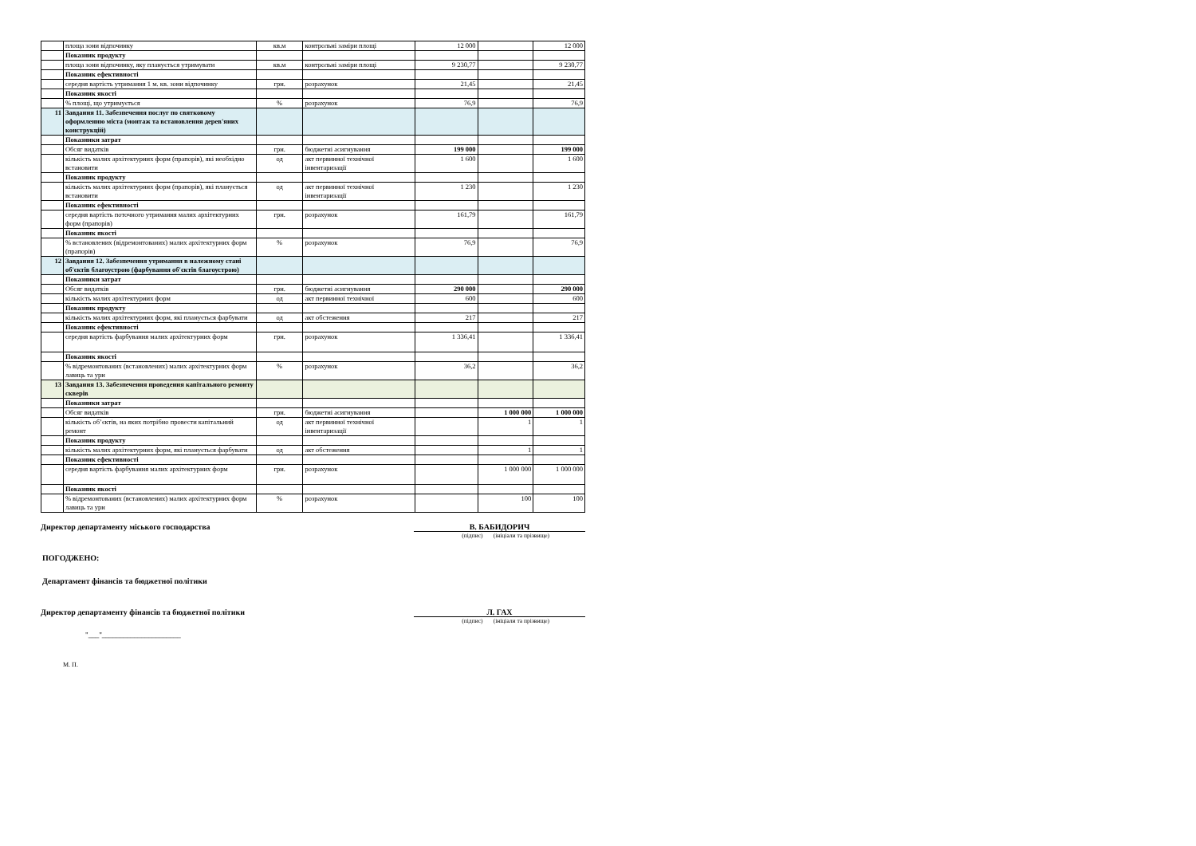| | площа зони відпочинку | кв.м | контрольні заміри площі | 12 000 | | 12 000 |
| | Показник продукту | | | | | |
| | площа зони відпочинку, яку планується утримувати | кв.м | контрольні заміри площі | 9 230,77 | | 9 230,77 |
| | Показник ефективності | | | | | |
| | середня вартість утримання 1 м. кв. зони відпочинку | грн. | розрахунок | 21,45 | | 21,45 |
| | Показник якості | | | | | |
| | % площі, що утримується | % | розрахунок | 76,9 | | 76,9 |
| 11 | Завдання 11. Забезпечення послуг по святковому оформленню міста (монтаж та встановлення дерев'яних конструкцій) | | | | | |
| | Показники затрат | | | | | |
| | Обсяг видатків | грн. | бюджетні асигнування | 199 000 | | 199 000 |
| | кількість малих архітектурних форм (прапорів), які необхідно встановити | од | акт первинної технічної інвентаризації | 1 600 | | 1 600 |
| | Показник продукту | | | | | |
| | кількість малих архітектурних форм (прапорів), які планується встановити | од | акт первинної технічної інвентаризації | 1 230 | | 1 230 |
| | Показник ефективності | | | | | |
| | середня вартість поточного утримання малих архітектурних форм (прапорів) | грн. | розрахунок | 161,79 | | 161,79 |
| | Показник якості | | | | | |
| | % встановлених (відремонтованих) малих архітектурних форм (прапорів) | % | розрахунок | 76,9 | | 76,9 |
| 12 | Завдання 12. Забезпечення утримання в належному стані об'єктів благоустрою (фарбування об'єктів благоустрою) | | | | | |
| | Показники затрат | | | | | |
| | Обсяг видатків | грн. | бюджетні асигнування | 290 000 | | 290 000 |
| | кількість малих архітектурних форм | од | акт первинної технічної | 600 | | 600 |
| | Показник продукту | | | | | |
| | кількість малих архітектурних форм, які планується фарбувати | од | акт обстеження | 217 | | 217 |
| | Показник ефективності | | | | | |
| | середня вартість фарбування малих архітектурних форм | грн. | розрахунок | 1 336,41 | | 1 336,41 |
| | Показник якості | | | | | |
| | % відремонтованих (встановлених) малих архітектурних форм лавиць та урн | % | розрахунок | 36,2 | | 36,2 |
| 13 | Завдання 13. Забезпечення проведення капітального ремонту скверів | | | | | |
| | Показники затрат | | | | | |
| | Обсяг видатків | грн. | бюджетні асигнування | | 1 000 000 | 1 000 000 |
| | кількість об’єктів, на яких потрібно провести капітальний ремонт | од | акт первинної технічної інвентаризації | | 1 | 1 |
| | Показник продукту | | | | | |
| | кількість малих архітектурних форм, які планується фарбувати | од | акт обстеження | | 1 | 1 |
| | Показник ефективності | | | | | |
| | середня вартість фарбування малих архітектурних форм | грн. | розрахунок | | 1 000 000 | 1 000 000 |
| | Показник якості | | | | | |
| | % відремонтованих (встановлених) малих архітектурних форм лавиць та урн | % | розрахунок | | 100 | 100 |
Директор департаменту міського господарства В. БАБИДОРИЧ
(підпис) (ініціали та прізвище)
ПОГОДЖЕНО:
Департамент фінансів та бюджетної політики
Директор департаменту фінансів та бюджетної політики Л. ГАХ
(підпис) (ініціали та прізвище)
"___"______________________
М. П.